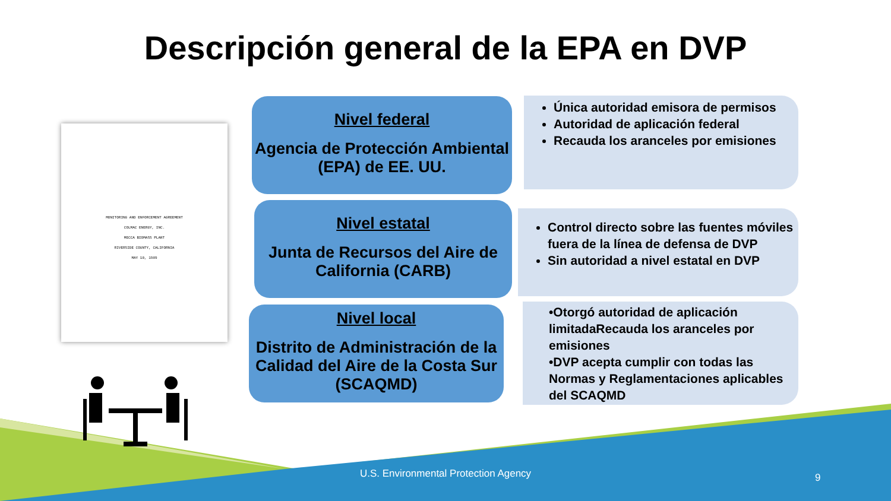Descripción general de la EPA en DVP
MONITORING AND ENFORCEMENT AGREEMENT
COLMAC ENERGY, INC.
MECCA BIOMASS PLANT
RIVERSIDE COUNTY, CALIFORNIA
MAY 10, 1989
Nivel federal
Agencia de Protección Ambiental (EPA) de EE. UU.
Única autoridad emisora de permisos
Autoridad de aplicación federal
Recauda los aranceles por emisiones
Nivel estatal
Junta de Recursos del Aire de California (CARB)
Control directo sobre las fuentes móviles fuera de la línea de defensa de DVP
Sin autoridad a nivel estatal en DVP
Nivel local
Distrito de Administración de la Calidad del Aire de la Costa Sur (SCAQMD)
•Otorgó autoridad de aplicación limitadaRecauda los aranceles por emisiones
•DVP acepta cumplir con todas las Normas y Reglamentaciones aplicables del SCAQMD
U.S. Environmental Protection Agency 9